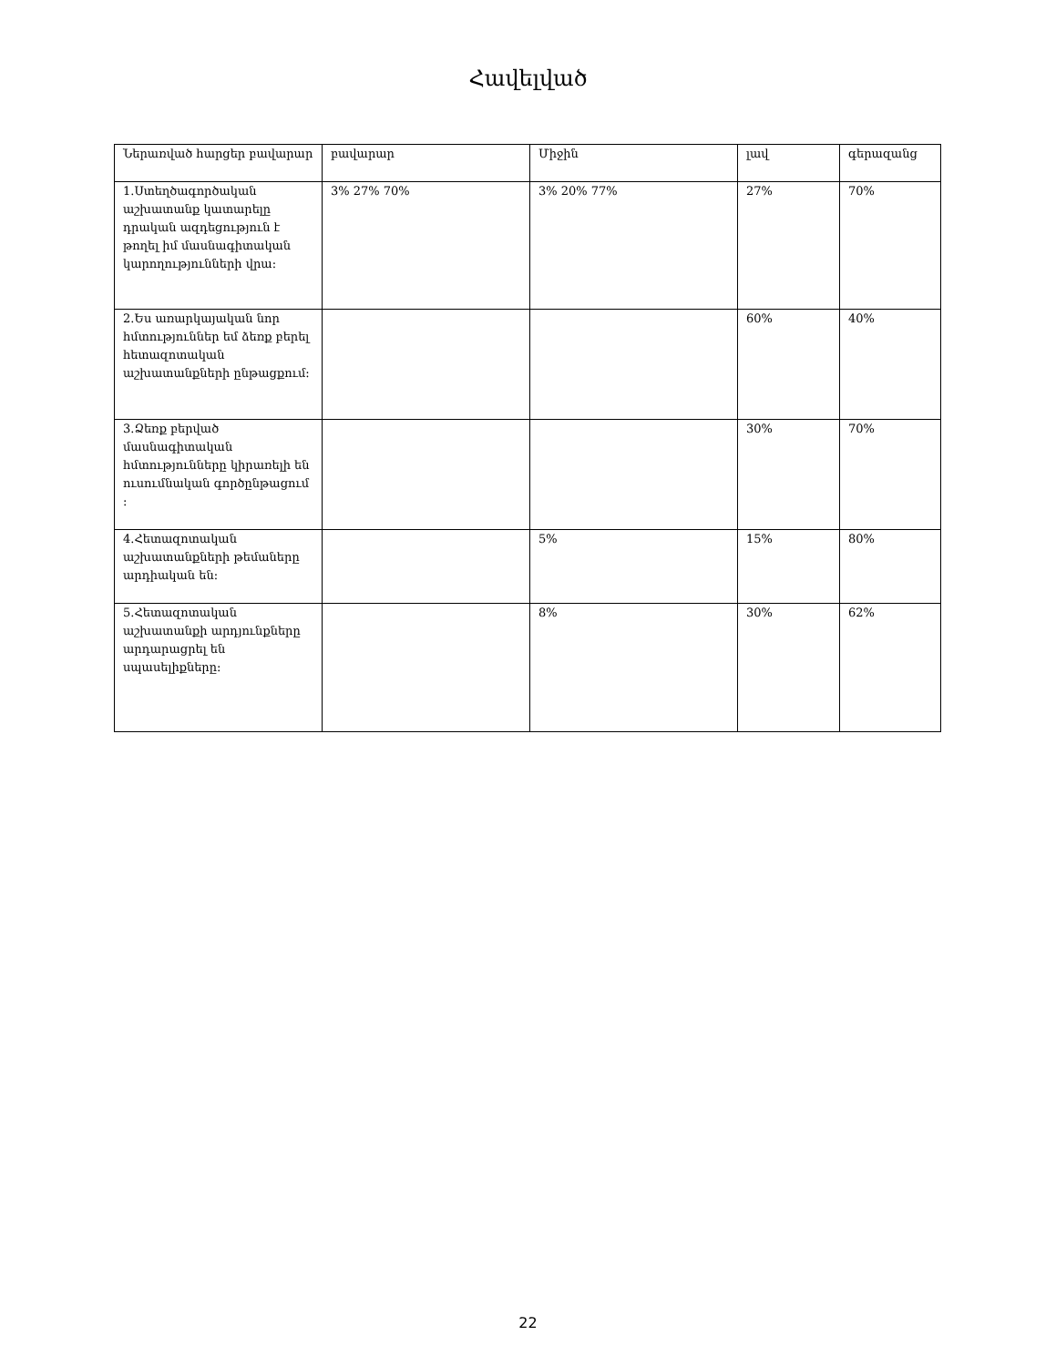Հավելված
| Ներառված հարցեր բավարար | բավարար | Միջին | լավ | գերազանց |
| 1.Ստեղծագործական աշխատանք կատարելը դրական ազդեցություն է թողել իմ մասնագիտական կարողությունների վրա: | 3% 27% 70% | 3% 20% 77% | 27% | 70% |
| 2.Ես առարկայական նոր հմտություններ եմ ձեռք բերել հետազոտական աշխատանքների ընթացքում: | | | 60% | 40% |
| 3.Ձեռք բերված մասնագիտական հմտությունները կիրառելի են ուսումնական գործընթացում : | | | 30% | 70% |
| 4.Հետազոտական աշխատանքների թեմաները արդիական են: | | 5% | 15% | 80% |
| 5.Հետազոտական աշխատանքի արդյունքները արդարացրել են սպասելիքները: | | 8% | 30% | 62% |
22